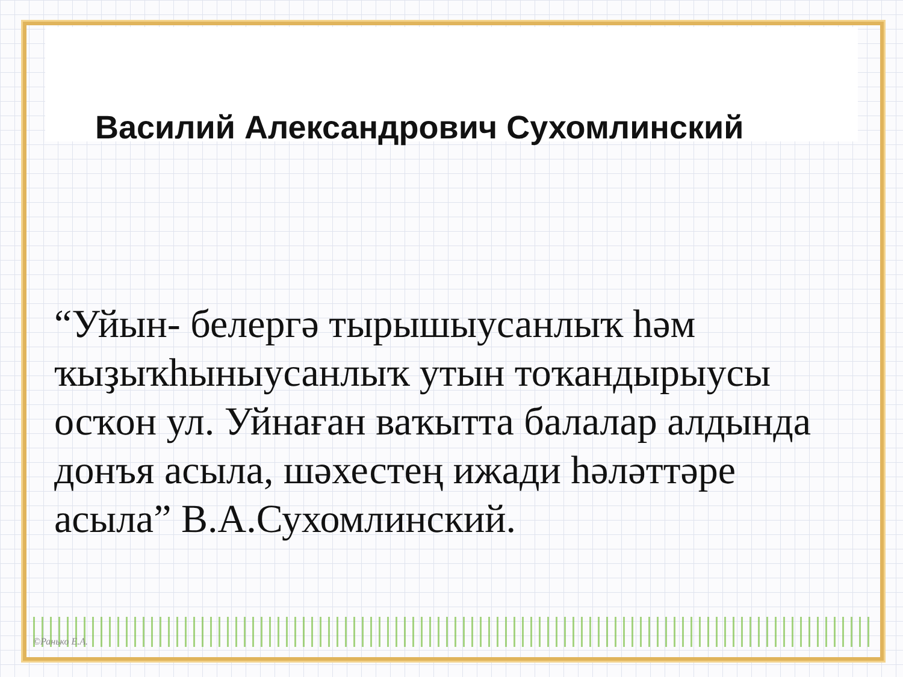Василий Александрович Сухомлинский
“Уйын- белергә тырышыусанлыҡ һәм ҡыҙыҡһыныусанлыҡ утын тоҡандырыусы осҡон ул. Уйнаған ваҡытта балалар алдында донъя асыла, шәхестең ижади һәләттәре асыла” В.А.Сухомлинский.
©Ранько Е.А.